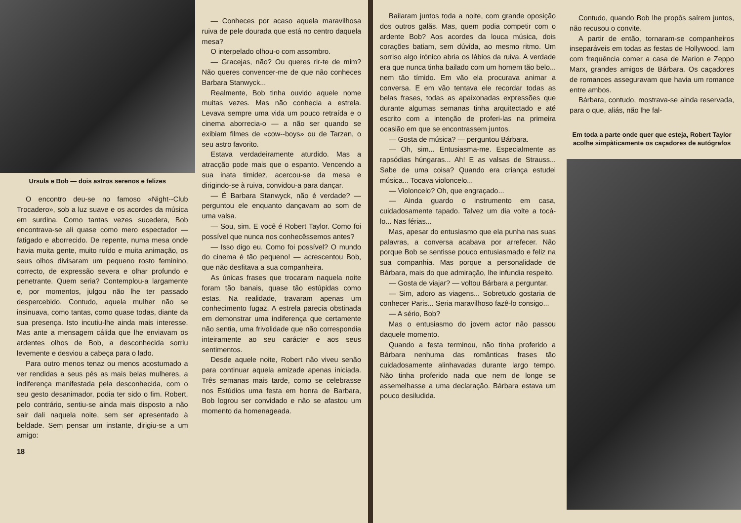Ursula e Bob — dois astros serenos e felizes
O encontro deu-se no famoso «Night--Club Trocadero», sob a luz suave e os acordes da música em surdina. Como tantas vezes sucedera, Bob encontrava-se ali quase como mero espectador — fatigado e aborrecido. De repente, numa mesa onde havia muita gente, muito ruído e muita animação, os seus olhos divisaram um pequeno rosto feminino, correcto, de expressão severa e olhar profundo e penetrante. Quem seria? Contemplou-a largamente e, por momentos, julgou não lhe ter passado despercebido. Contudo, aquela mulher não se insinuava, como tantas, como quase todas, diante da sua presença. Isto incutiu-lhe ainda mais interesse. Mas ante a mensagem cálida que lhe enviavam os ardentes olhos de Bob, a desconhecida sorriu levemente e desviou a cabeça para o lado.
Para outro menos tenaz ou menos acostumado a ver rendidas a seus pés as mais belas mulheres, a indiferença manifestada pela desconhecida, com o seu gesto desanimador, podia ter sido o fim. Robert, pelo contrário, sentiu-se ainda mais disposto a não sair dali naquela noite, sem ser apresentado à beldade. Sem pensar um instante, dirigiu-se a um amigo:
18
— Conheces por acaso aquela maravilhosa ruiva de pele dourada que está no centro daquela mesa?
O interpelado olhou-o com assombro.
— Gracejas, não? Ou queres rir-te de mim? Não queres convencer-me de que não conheces Barbara Stanwyck...
Realmente, Bob tinha ouvido aquele nome muitas vezes. Mas não conhecia a estrela. Levava sempre uma vida um pouco retraída e o cinema aborrecia-o — a não ser quando se exibiam filmes de «cow--boys» ou de Tarzan, o seu astro favorito.
Estava verdadeiramente aturdido. Mas a atracção pode mais que o espanto. Vencendo a sua inata timidez, acercou-se da mesa e dirigindo-se à ruiva, convidou-a para dançar.
— É Barbara Stanwyck, não é verdade? — perguntou ele enquanto dançavam ao som de uma valsa.
— Sou, sim. E você é Robert Taylor. Como foi possível que nunca nos conhecêssemos antes?
— Isso digo eu. Como foi possível? O mundo do cinema é tão pequeno! — acrescentou Bob, que não desfitava a sua companheira.
As únicas frases que trocaram naquela noite foram tão banais, quase tão estúpidas como estas. Na realidade, travaram apenas um conhecimento fugaz. A estrela parecia obstinada em demonstrar uma indiferença que certamente não sentia, uma frivolidade que não correspondia inteiramente ao seu carácter e aos seus sentimentos.
Desde aquele noite, Robert não viveu senão para continuar aquela amizade apenas iniciada. Três semanas mais tarde, como se celebrasse nos Estúdios uma festa em honra de Barbara, Bob logrou ser convidado e não se afastou um momento da homenageada.
Bailaram juntos toda a noite, com grande oposição dos outros galãs. Mas, quem podia competir com o ardente Bob? Aos acordes da louca música, dois corações batiam, sem dúvida, ao mesmo ritmo. Um sorriso algo irónico abria os lábios da ruiva. A verdade era que nunca tinha bailado com um homem tão belo... nem tão tímido. Em vão ela procurava animar a conversa. E em vão tentava ele recordar todas as belas frases, todas as apaixonadas expressões que durante algumas semanas tinha arquitectado e até escrito com a intenção de proferi-las na primeira ocasião em que se encontrassem juntos.
— Gosta de música? — perguntou Bárbara.
— Oh, sim... Entusiasma-me. Especialmente as rapsódias húngaras... Ah! E as valsas de Strauss... Sabe de uma coisa? Quando era criança estudei música... Tocava violoncelo...
— Violoncelo? Oh, que engraçado...
— Ainda guardo o instrumento em casa, cuidadosamente tapado. Talvez um dia volte a tocá-lo... Nas férias...
Mas, apesar do entusiasmo que ela punha nas suas palavras, a conversa acabava por arrefecer. Não porque Bob se sentisse pouco entusiasmado e feliz na sua companhia. Mas porque a personalidade de Bárbara, mais do que admiração, lhe infundia respeito.
— Gosta de viajar? — voltou Bárbara a perguntar.
— Sim, adoro as viagens... Sobretudo gostaria de conhecer Paris... Seria maravilhoso fazê-lo consigo...
— A sério, Bob?
Mas o entusiasmo do jovem actor não passou daquele momento.
Quando a festa terminou, não tinha proferido a Bárbara nenhuma das românticas frases tão cuidadosamente alinhavadas durante largo tempo. Não tinha proferido nada que nem de longe se assemelhasse a uma declaração. Bárbara estava um pouco desiludida.
Contudo, quando Bob lhe propôs saírem juntos, não recusou o convite.
A partir de então, tornaram-se companheiros inseparáveis em todas as festas de Hollywood. Iam com frequência comer a casa de Marion e Zeppo Marx, grandes amigos de Bárbara. Os caçadores de romances asseguravam que havia um romance entre ambos.
Bárbara, contudo, mostrava-se ainda reservada, para o que, aliás, não lhe fal-
Em toda a parte onde quer que esteja, Robert Taylor acolhe simpàticamente os caçadores de autógrafos